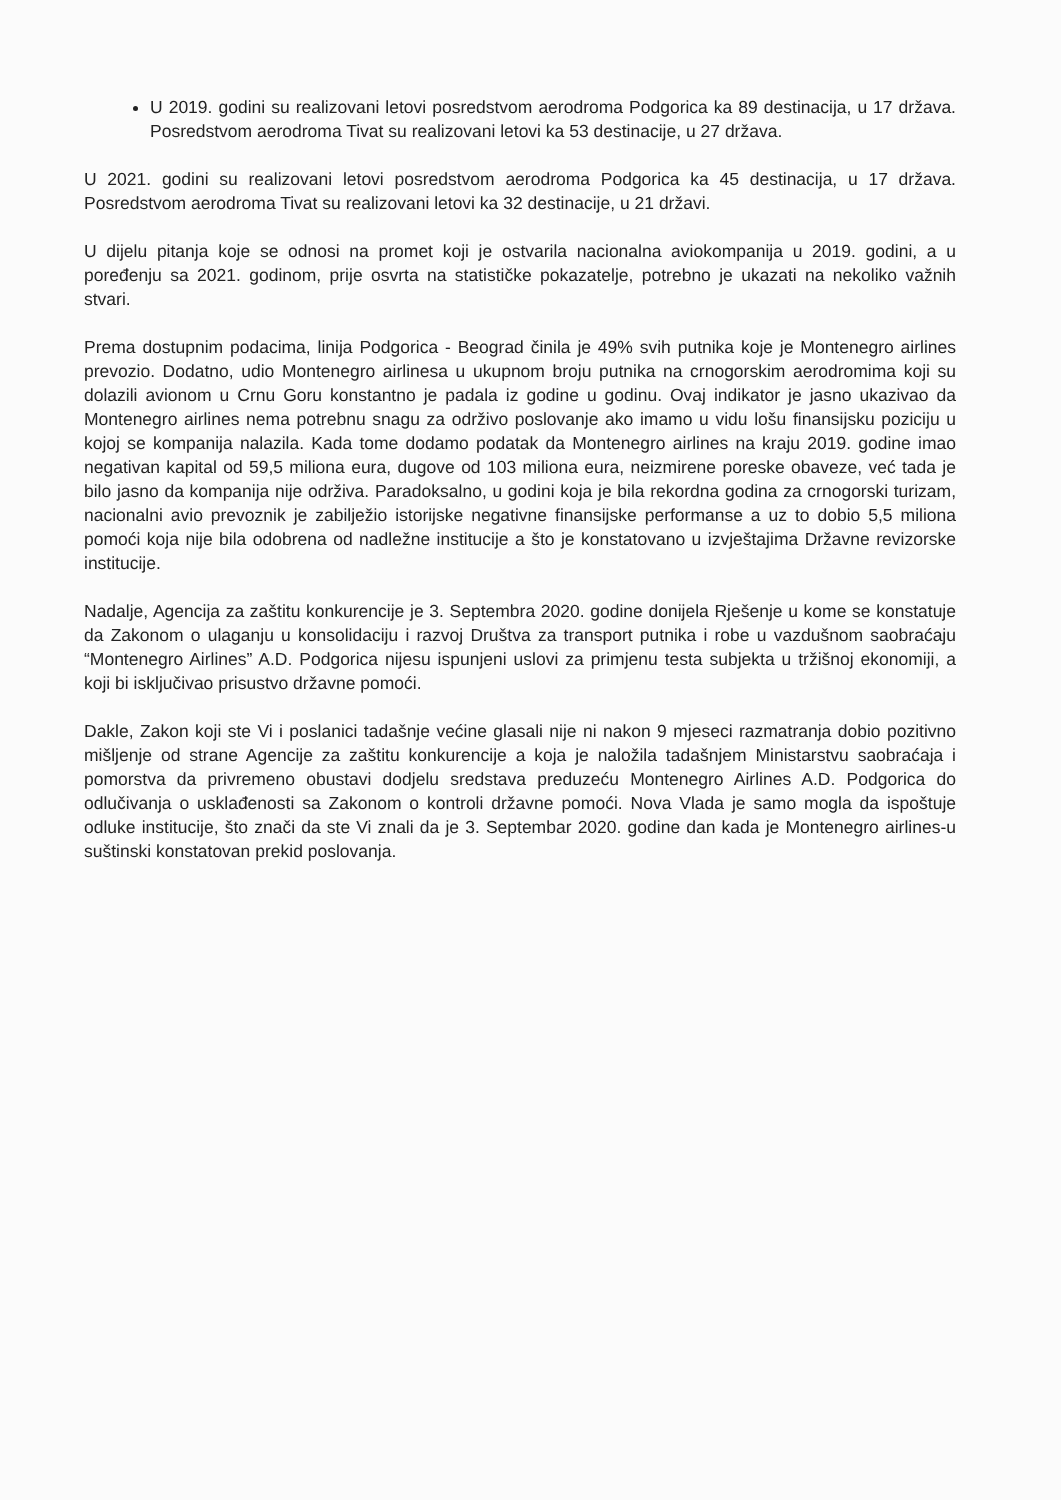U 2019. godini su realizovani letovi posredstvom aerodroma Podgorica ka 89 destinacija, u 17 država. Posredstvom aerodroma Tivat su realizovani letovi ka 53 destinacije, u 27 država.
U 2021. godini su realizovani letovi posredstvom aerodroma Podgorica ka 45 destinacija, u 17 država. Posredstvom aerodroma Tivat su realizovani letovi ka 32 destinacije, u 21 državi.
U dijelu pitanja koje se odnosi na promet koji je ostvarila nacionalna aviokompanija u 2019. godini, a u poređenju sa 2021. godinom, prije osvrta na statističke pokazatelje, potrebno je ukazati na nekoliko važnih stvari.
Prema dostupnim podacima, linija Podgorica - Beograd činila je 49% svih putnika koje je Montenegro airlines prevozio. Dodatno, udio Montenegro airlinesa u ukupnom broju putnika na crnogorskim aerodromima koji su dolazili avionom u Crnu Goru konstantno je padala iz godine u godinu. Ovaj indikator je jasno ukazivao da Montenegro airlines nema potrebnu snagu za održivo poslovanje ako imamo u vidu lošu finansijsku poziciju u kojoj se kompanija nalazila. Kada tome dodamo podatak da Montenegro airlines na kraju 2019. godine imao negativan kapital od 59,5 miliona eura, dugove od 103 miliona eura, neizmirene poreske obaveze, već tada je bilo jasno da kompanija nije održiva. Paradoksalno, u godini koja je bila rekordna godina za crnogorski turizam, nacionalni avio prevoznik je zabilježio istorijske negativne finansijske performanse a uz to dobio 5,5 miliona pomoći koja nije bila odobrena od nadležne institucije a što je konstatovano u izvještajima Državne revizorske institucije.
Nadalje, Agencija za zaštitu konkurencije je 3. Septembra 2020. godine donijela Rješenje u kome se konstatuje da Zakonom o ulaganju u konsolidaciju i razvoj Društva za transport putnika i robe u vazdušnom saobraćaju “Montenegro Airlines” A.D. Podgorica nijesu ispunjeni uslovi za primjenu testa subjekta u tržišnoj ekonomiji, a koji bi isključivao prisustvo državne pomoći.
Dakle, Zakon koji ste Vi i poslanici tadašnje većine glasali nije ni nakon 9 mjeseci razmatranja dobio pozitivno mišljenje od strane Agencije za zaštitu konkurencije a koja je naložila tadašnjem Ministarstvu saobraćaja i pomorstva da privremeno obustavi dodjelu sredstava preduzeću Montenegro Airlines A.D. Podgorica do odlučivanja o usklađenosti sa Zakonom o kontroli državne pomoći. Nova Vlada je samo mogla da ispoštuje odluke institucije, što znači da ste Vi znali da je 3. Septembar 2020. godine dan kada je Montenegro airlines-u suštinski konstatovan prekid poslovanja.